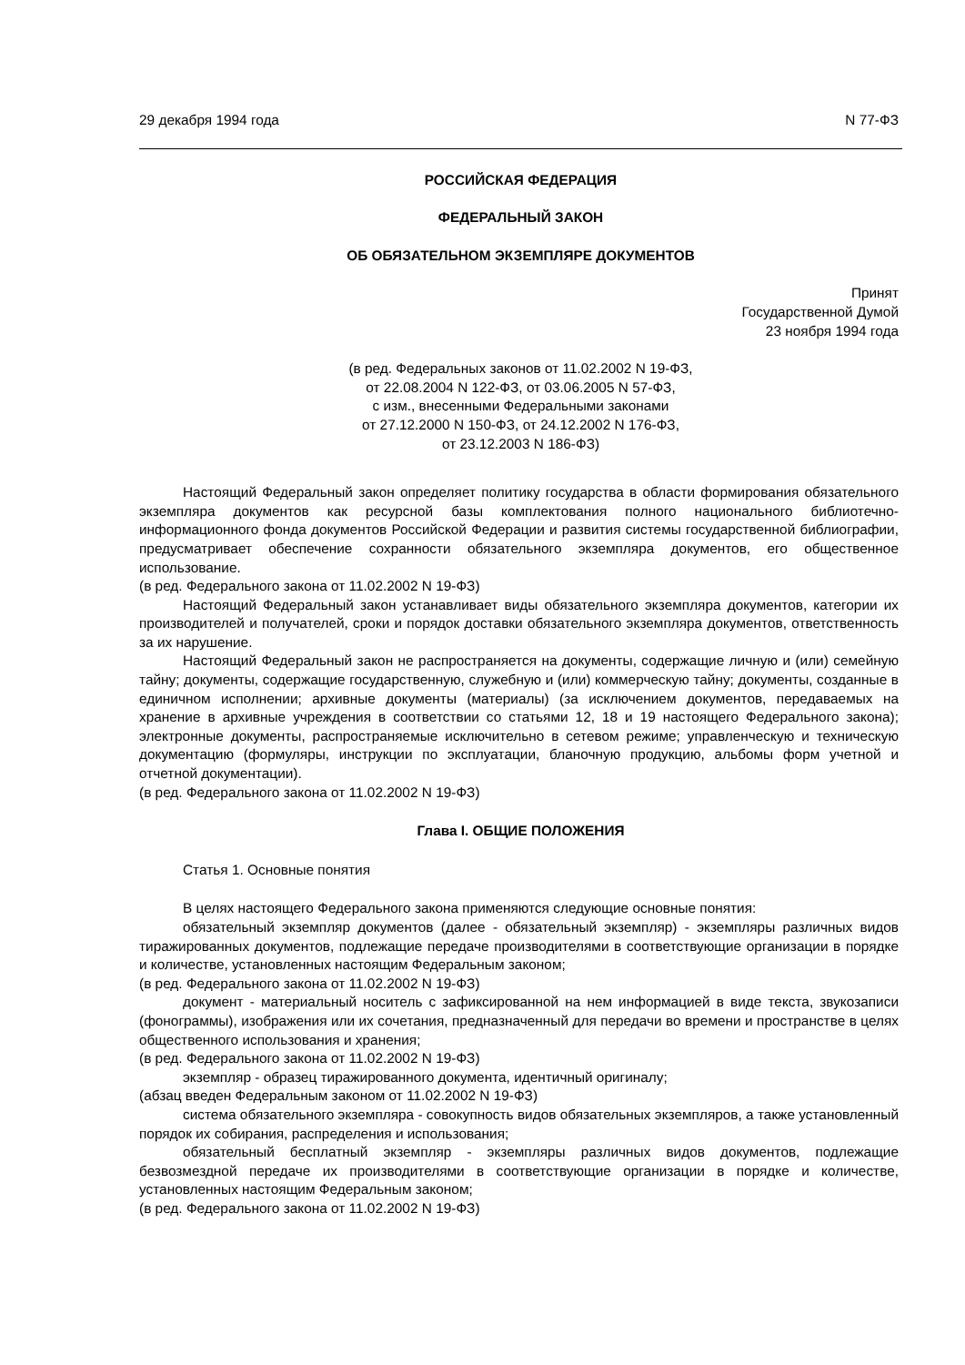29 декабря 1994 года N 77-ФЗ
РОССИЙСКАЯ ФЕДЕРАЦИЯ
ФЕДЕРАЛЬНЫЙ ЗАКОН
ОБ ОБЯЗАТЕЛЬНОМ ЭКЗЕМПЛЯРЕ ДОКУМЕНТОВ
Принят
Государственной Думой
23 ноября 1994 года
(в ред. Федеральных законов от 11.02.2002 N 19-ФЗ,
от 22.08.2004 N 122-ФЗ, от 03.06.2005 N 57-ФЗ,
с изм., внесенными Федеральными законами
от 27.12.2000 N 150-ФЗ, от 24.12.2002 N 176-ФЗ,
от 23.12.2003 N 186-ФЗ)
Настоящий Федеральный закон определяет политику государства в области формирования обязательного экземпляра документов как ресурсной базы комплектования полного национального библиотечно-информационного фонда документов Российской Федерации и развития системы государственной библиографии, предусматривает обеспечение сохранности обязательного экземпляра документов, его общественное использование.
(в ред. Федерального закона от 11.02.2002 N 19-ФЗ)
Настоящий Федеральный закон устанавливает виды обязательного экземпляра документов, категории их производителей и получателей, сроки и порядок доставки обязательного экземпляра документов, ответственность за их нарушение.
Настоящий Федеральный закон не распространяется на документы, содержащие личную и (или) семейную тайну; документы, содержащие государственную, служебную и (или) коммерческую тайну; документы, созданные в единичном исполнении; архивные документы (материалы) (за исключением документов, передаваемых на хранение в архивные учреждения в соответствии со статьями 12, 18 и 19 настоящего Федерального закона); электронные документы, распространяемые исключительно в сетевом режиме; управленческую и техническую документацию (формуляры, инструкции по эксплуатации, бланочную продукцию, альбомы форм учетной и отчетной документации).
(в ред. Федерального закона от 11.02.2002 N 19-ФЗ)
Глава I. ОБЩИЕ ПОЛОЖЕНИЯ
Статья 1. Основные понятия
В целях настоящего Федерального закона применяются следующие основные понятия:
обязательный экземпляр документов (далее - обязательный экземпляр) - экземпляры различных видов тиражированных документов, подлежащие передаче производителями в соответствующие организации в порядке и количестве, установленных настоящим Федеральным законом;
(в ред. Федерального закона от 11.02.2002 N 19-ФЗ)
документ - материальный носитель с зафиксированной на нем информацией в виде текста, звукозаписи (фонограммы), изображения или их сочетания, предназначенный для передачи во времени и пространстве в целях общественного использования и хранения;
(в ред. Федерального закона от 11.02.2002 N 19-ФЗ)
экземпляр - образец тиражированного документа, идентичный оригиналу;
(абзац введен Федеральным законом от 11.02.2002 N 19-ФЗ)
система обязательного экземпляра - совокупность видов обязательных экземпляров, а также установленный порядок их собирания, распределения и использования;
обязательный бесплатный экземпляр - экземпляры различных видов документов, подлежащие безвозмездной передаче их производителями в соответствующие организации в порядке и количестве, установленных настоящим Федеральным законом;
(в ред. Федерального закона от 11.02.2002 N 19-ФЗ)